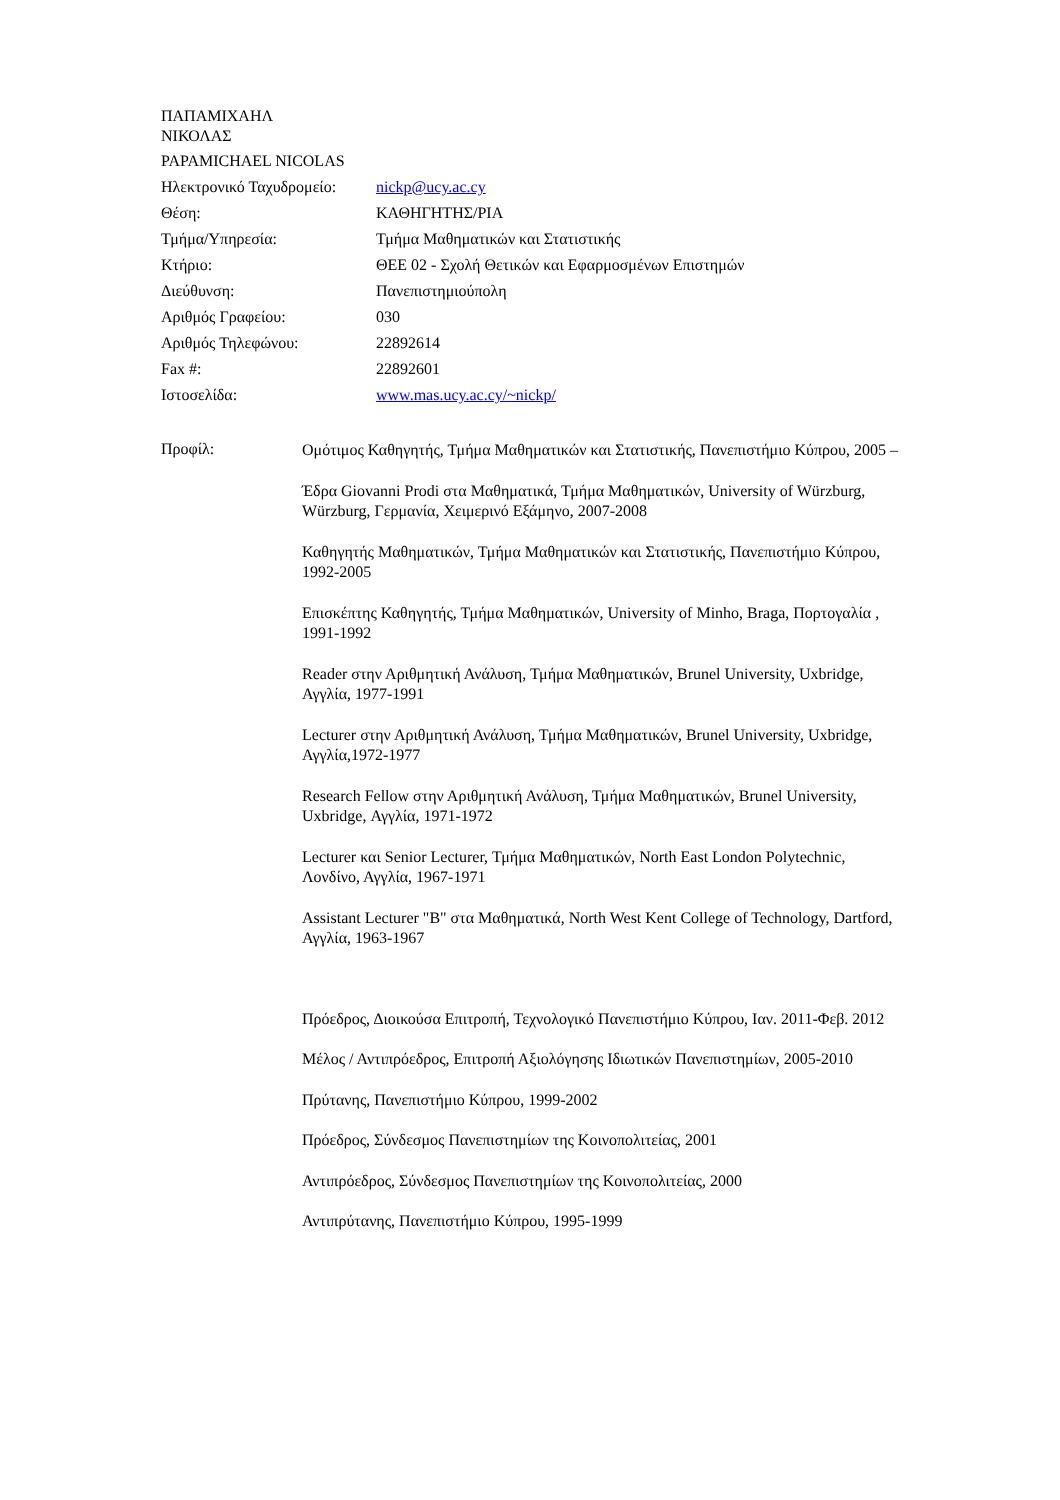ΠΑΠΑΜΙΧΑΗΛ
ΝΙΚΟΛΑΣ
PAPAMICHAEL NICOLAS
| Ηλεκτρονικό Ταχυδρομείο: | nickp@ucy.ac.cy |
| Θέση: | ΚΑΘΗΓΗΤΗΣ/ΡΙΑ |
| Τμήμα/Υπηρεσία: | Τμήμα Μαθηματικών και Στατιστικής |
| Κτήριο: | ΘΕΕ 02 - Σχολή Θετικών και Εφαρμοσμένων Επιστημών |
| Διεύθυνση: | Πανεπιστημιούπολη |
| Αριθμός Γραφείου: | 030 |
| Αριθμός Τηλεφώνου: | 22892614 |
| Fax #: | 22892601 |
| Ιστοσελίδα: | www.mas.ucy.ac.cy/~nickp/ |
Προφίλ:
Ομότιμος Καθηγητής, Τμήμα Μαθηματικών και Στατιστικής, Πανεπιστήμιο Κύπρου, 2005 –
Έδρα Giovanni Prodi στα Μαθηματικά, Τμήμα Μαθηματικών, University of Würzburg, Würzburg, Γερμανία, Χειμερινό Εξάμηνο, 2007-2008
Καθηγητής Μαθηματικών, Τμήμα Μαθηματικών και Στατιστικής, Πανεπιστήμιο Κύπρου, 1992-2005
Επισκέπτης Καθηγητής, Τμήμα Μαθηματικών, University of Minho, Braga, Πορτογαλία , 1991-1992
Reader στην Αριθμητική Ανάλυση, Τμήμα Μαθηματικών, Brunel University, Uxbridge, Αγγλία, 1977-1991
Lecturer στην Αριθμητική Ανάλυση, Τμήμα Μαθηματικών, Brunel University, Uxbridge, Αγγλία,1972-1977
Research Fellow στην Αριθμητική Ανάλυση, Τμήμα Μαθηματικών, Brunel University, Uxbridge, Αγγλία, 1971-1972
Lecturer και Senior Lecturer, Τμήμα Μαθηματικών, North East London Polytechnic, Λονδίνο, Αγγλία, 1967-1971
Assistant Lecturer "B" στα Μαθηματικά, North West Kent College of Technology, Dartford, Αγγλία, 1963-1967
Πρόεδρος, Διοικούσα Επιτροπή, Τεχνολογικό Πανεπιστήμιο Κύπρου, Ιαν. 2011-Φεβ. 2012
Μέλος / Αντιπρόεδρος, Επιτροπή Αξιολόγησης Ιδιωτικών Πανεπιστημίων, 2005-2010
Πρύτανης, Πανεπιστήμιο Κύπρου, 1999-2002
Πρόεδρος, Σύνδεσμος Πανεπιστημίων της Κοινοπολιτείας, 2001
Αντιπρόεδρος, Σύνδεσμος Πανεπιστημίων της Κοινοπολιτείας, 2000
Αντιπρύτανης, Πανεπιστήμιο Κύπρου, 1995-1999